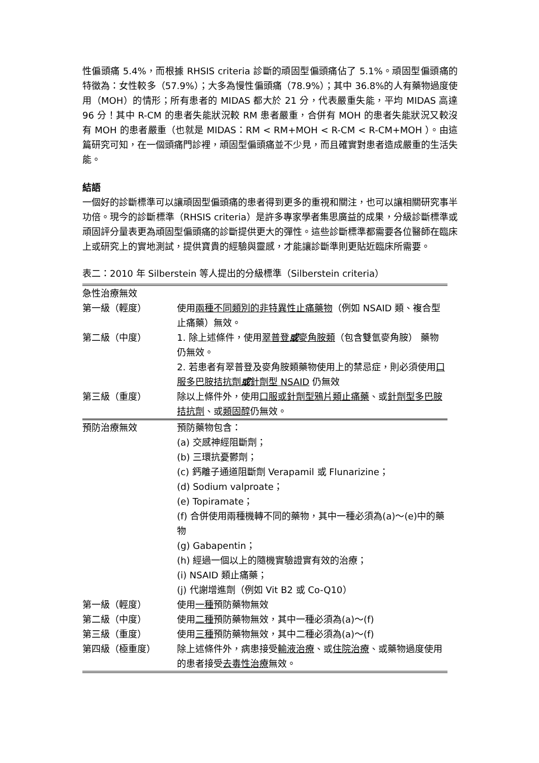性偏頭痛 5.4%，而根據 RHSIS criteria 診斷的頑固型偏頭痛佔了 5.1%。頑固型偏頭痛的特徵為：女性較多（57.9%）；大多為慢性偏頭痛（78.9%）；其中 36.8%的人有藥物過度使用（MOH）的情形；所有患者的 MIDAS 都大於 21 分，代表嚴重失能，平均 MIDAS 高達 96 分！其中 R-CM 的患者失能狀況較 RM 患者嚴重，合併有 MOH 的患者失能狀況又較沒有 MOH 的患者嚴重（也就是 MIDAS：RM < RM+MOH < R-CM < R-CM+MOH ）。由這篇研究可知，在一個頭痛門診裡，頑固型偏頭痛並不少見，而且確實對患者造成嚴重的生活失能。
結語
一個好的診斷標準可以讓頑固型偏頭痛的患者得到更多的重視和關注，也可以讓相關研究事半功倍。現今的診斷標準（RHSIS criteria）是許多專家學者集思廣益的成果，分級診斷標準或頑固評分量表更為頑固型偏頭痛的診斷提供更大的彈性。這些診斷標準都需要各位醫師在臨床上或研究上的實地測試，提供寶貴的經驗與靈感，才能讓診斷準則更貼近臨床所需要。
表二：2010 年 Silberstein 等人提出的分級標準（Silberstein criteria）
| 急性治療無效 | |
| 第一級（輕度） | 使用 兩種不同類別的非特異性止痛藥物 （例如 NSAID 類、複合型止痛藥）無效。 |
| 第二級（中度） | 1. 除上述條件，使用 翠普登 或 麥角胺類 （包含雙氫麥角胺） 藥物仍無效。 2. 若患者有翠普登及麥角胺類藥物使用上的禁忌症，則必須使用 口服多巴胺拮抗劑 或 針劑型 NSAID 仍無效 |
| 第三級（重度） | 除以上條件外，使用 口服或針劑型鴉片類止痛藥 、或 針劑型多巴胺拮抗劑 、或 類固醇 仍無效。 |
| 預防治療無效 | 預防藥物包含： (a) 交感神經阻斷劑； (b) 三環抗憂鬱劑； (c) 鈣離子通道阻斷劑 Verapamil 或 Flunarizine； (d) Sodium valproate； (e) Topiramate； (f) 合併使用兩種機轉不同的藥物，其中一種必須為(a)～(e)中的藥物 (g) Gabapentin； (h) 經過一個以上的隨機實驗證實有效的治療； (i) NSAID 類止痛藥； (j) 代謝增進劑（例如 Vit B2 或 Co-Q10） |
| 第一級（輕度） | 使用 一種 預防藥物無效 |
| 第二級（中度） | 使用 二種 預防藥物無效，其中一種必須為(a)～(f) |
| 第三級（重度） | 使用 三種 預防藥物無效，其中二種必須為(a)～(f) |
| 第四級（極重度） | 除上述條件外，病患接受 輸液治療 、或 住院治療 、或藥物過度使用的患者接受 去毒性治療 無效。 |